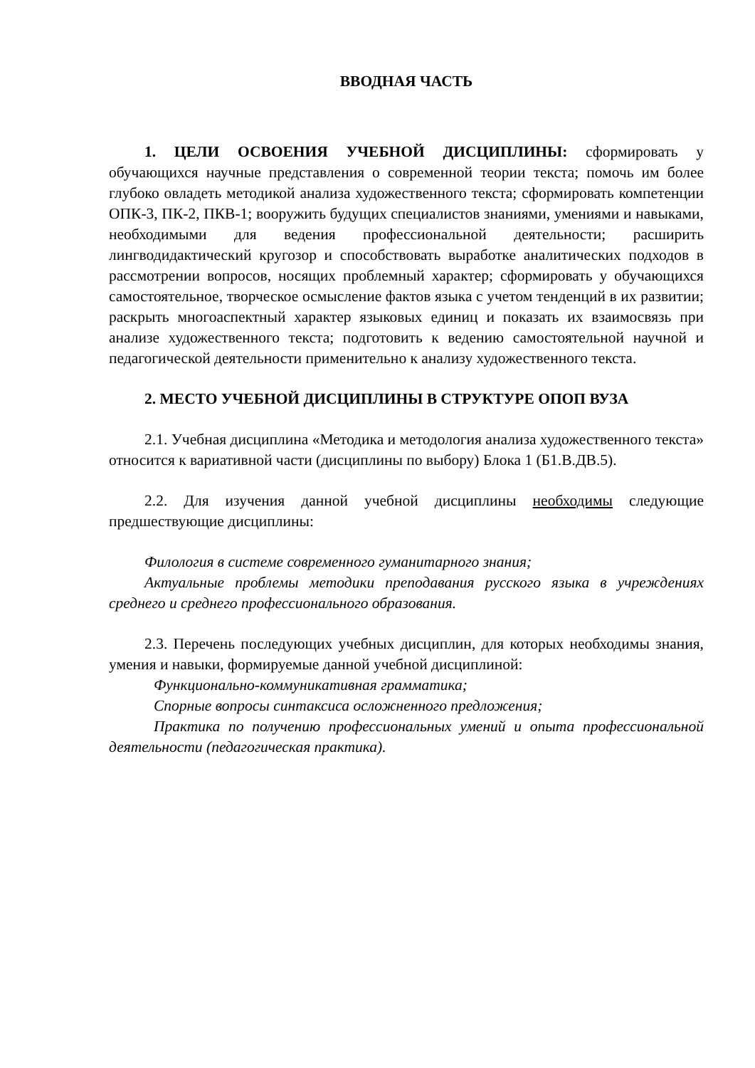ВВОДНАЯ ЧАСТЬ
1. ЦЕЛИ ОСВОЕНИЯ УЧЕБНОЙ ДИСЦИПЛИНЫ: сформировать у обучающихся научные представления о современной теории текста; помочь им более глубоко овладеть методикой анализа художественного текста; сформировать компетенции ОПК-3, ПК-2, ПКВ-1; вооружить будущих специалистов знаниями, умениями и навыками, необходимыми для ведения профессиональной деятельности; расширить лингводидактический кругозор и способствовать выработке аналитических подходов в рассмотрении вопросов, носящих проблемный характер; сформировать у обучающихся самостоятельное, творческое осмысление фактов языка с учетом тенденций в их развитии; раскрыть многоаспектный характер языковых единиц и показать их взаимосвязь при анализе художественного текста; подготовить к ведению самостоятельной научной и педагогической деятельности применительно к анализу художественного текста.
2. МЕСТО УЧЕБНОЙ ДИСЦИПЛИНЫ В СТРУКТУРЕ ОПОП ВУЗА
2.1. Учебная дисциплина «Методика и методология анализа художественного текста» относится к вариативной части (дисциплины по выбору) Блока 1 (Б1.В.ДВ.5).
2.2. Для изучения данной учебной дисциплины необходимы следующие предшествующие дисциплины:
Филология в системе современного гуманитарного знания;
Актуальные проблемы методики преподавания русского языка в учреждениях среднего и среднего профессионального образования.
2.3. Перечень последующих учебных дисциплин, для которых необходимы знания, умения и навыки, формируемые данной учебной дисциплиной:
Функционально-коммуникативная грамматика;
Спорные вопросы синтаксиса осложненного предложения;
Практика по получению профессиональных умений и опыта профессиональной деятельности (педагогическая практика).